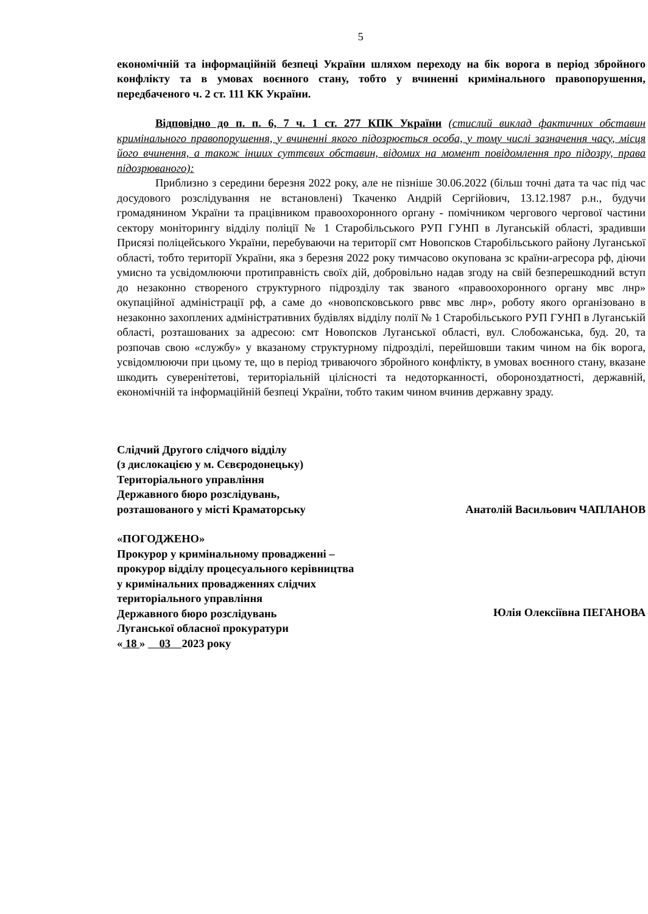5
економічній та інформаційній безпеці України шляхом переходу на бік ворога в період збройного конфлікту та в умовах воєнного стану, тобто у вчиненні кримінального правопорушення, передбаченого ч. 2 ст. 111 КК України.
Відповідно до п. п. 6, 7 ч. 1 ст. 277 КПК України (стислий виклад фактичних обставин кримінального правопорушення, у вчиненні якого підозрюється особа, у тому числі зазначення часу, місця його вчинення, а також інших суттєвих обставин, відомих на момент повідомлення про підозру, права підозрюваного):
Приблизно з середини березня 2022 року, але не пізніше 30.06.2022 (більш точні дата та час під час досудового розслідування не встановлені) Ткаченко Андрій Сергійович, 13.12.1987 р.н., будучи громадянином України та працівником правоохоронного органу - помічником чергового чергової частини сектору моніторингу відділу поліції № 1 Старобільського РУП ГУНП в Луганській області, зрадивши Присязі поліцейського України, перебуваючи на території смт Новопсков Старобільського району Луганської області, тобто території України, яка з березня 2022 року тимчасово окупована зс країни-агресора рф, діючи умисно та усвідомлюючи протиправність своїх дій, добровільно надав згоду на свій безперешкодний вступ до незаконно створеного структурного підрозділу так званого «правоохоронного органу мвс лнр» окупаційної адміністрації рф, а саме до «новопсковського рввс мвс лнр», роботу якого організовано в незаконно захоплених адміністративних будівлях відділу полії № 1 Старобільського РУП ГУНП в Луганській області, розташованих за адресою: смт Новопсков Луганської області, вул. Слобожанська, буд. 20, та розпочав свою «службу» у вказаному структурному підрозділі, перейшовши таким чином на бік ворога, усвідомлюючи при цьому те, що в період триваючого збройного конфлікту, в умовах воєнного стану, вказане шкодить суверенітетові, територіальній цілісності та недоторканності, обороноздатності, державній, економічній та інформаційній безпеці України, тобто таким чином вчинив державну зраду.
Слідчий Другого слідчого відділу
(з дислокацією у м. Сєвєродонецьку)
Територіального управління
Державного бюро розслідувань,
розташованого у місті Краматорську
Анатолій Васильович ЧАПЛАНОВ
«ПОГОДЖЕНО»
Прокурор у кримінальному провадженні –
прокурор відділу процесуального керівництва
у кримінальних провадженнях слідчих
територіального управління
Державного бюро розслідувань
Луганської обласної прокуратури
« 18 » 03 2023 року
Юлія Олексіївна ПЕГАНОВА